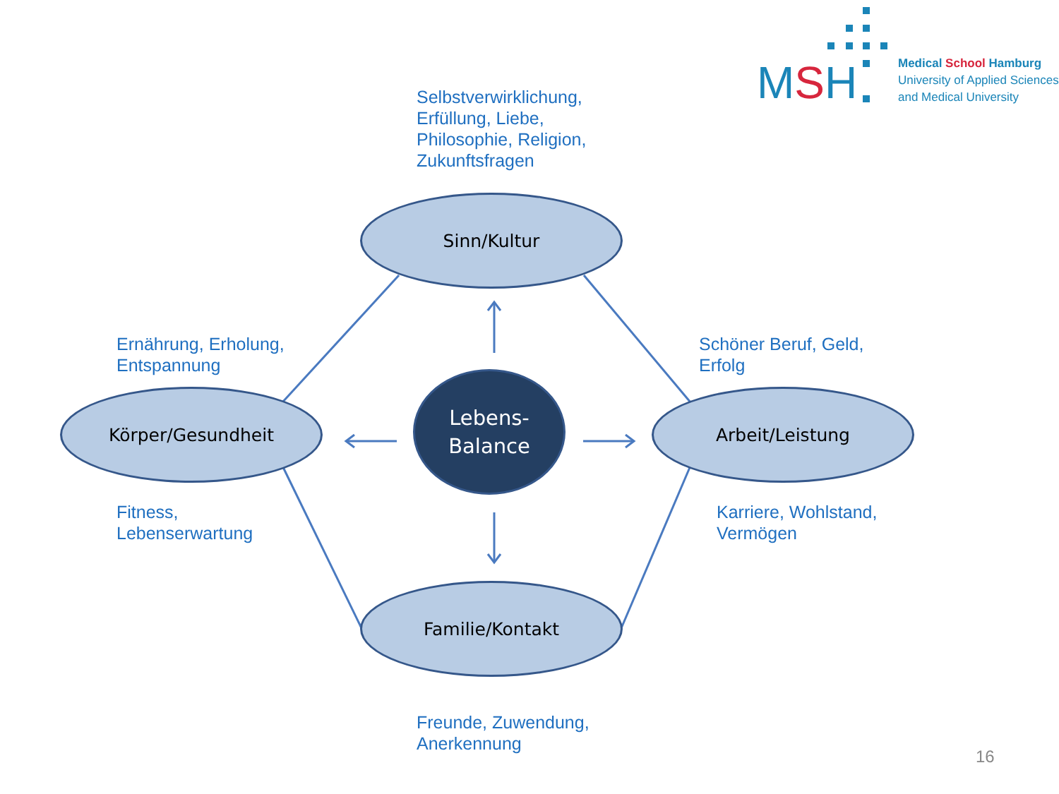MSH
Medical School Hamburg
University of Applied Sciences
and Medical University
Selbstverwirklichung,
Erfüllung, Liebe,
Philosophie, Religion,
Zukunftsfragen
Ernährung, Erholung,
Entspannung
Schöner Beruf, Geld,
Erfolg
Fitness,
Lebenserwartung
Karriere, Wohlstand,
Vermögen
Sinn/Kultur
Körper/Gesundheit
Lebens-
Balance
Arbeit/Leistung
Familie/Kontakt
Freunde, Zuwendung,
Anerkennung
16